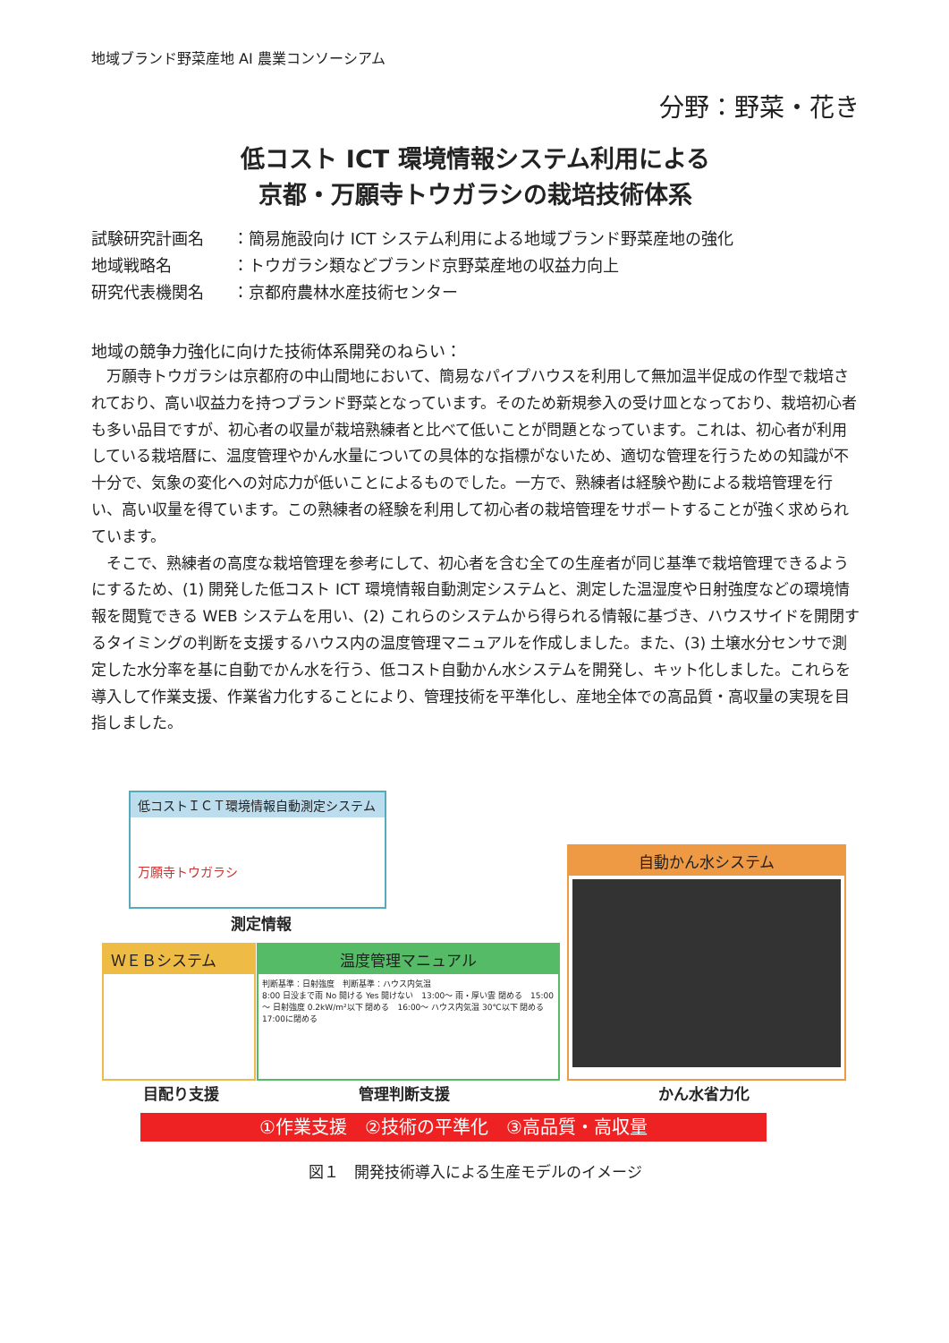地域ブランド野菜産地 AI 農業コンソーシアム
分野：野菜・花き
低コスト ICT 環境情報システム利用による
京都・万願寺トウガラシの栽培技術体系
試験研究計画名 ：簡易施設向け ICT システム利用による地域ブランド野菜産地の強化
地域戦略名 ：トウガラシ類などブランド京野菜産地の収益力向上
研究代表機関名 ：京都府農林水産技術センター
地域の競争力強化に向けた技術体系開発のねらい：
万願寺トウガラシは京都府の中山間地において、簡易なパイプハウスを利用して無加温半促成の作型で栽培されており、高い収益力を持つブランド野菜となっています。そのため新規参入の受け皿となっており、栽培初心者も多い品目ですが、初心者の収量が栽培熟練者と比べて低いことが問題となっています。これは、初心者が利用している栽培暦に、温度管理やかん水量についての具体的な指標がないため、適切な管理を行うための知識が不十分で、気象の変化への対応力が低いことによるものでした。一方で、熟練者は経験や勘による栽培管理を行い、高い収量を得ています。この熟練者の経験を利用して初心者の栽培管理をサポートすることが強く求められています。
そこで、熟練者の高度な栽培管理を参考にして、初心者を含む全ての生産者が同じ基準で栽培管理できるようにするため、(1) 開発した低コスト ICT 環境情報自動測定システムと、測定した温湿度や日射強度などの環境情報を閲覧できる WEB システムを用い、(2) これらのシステムから得られる情報に基づき、ハウスサイドを開閉するタイミングの判断を支援するハウス内の温度管理マニュアルを作成しました。また、(3) 土壌水分センサで測定した水分率を基に自動でかん水を行う、低コスト自動かん水システムを開発し、キット化しました。これらを導入して作業支援、作業省力化することにより、管理技術を平準化し、産地全体での高品質・高収量の実現を目指しました。
低コストＩＣＴ環境情報自動測定システム
万願寺トウガラシ
測定情報
ＷＥＢシステム
目配り支援
温度管理マニュアル
判断基準：日射強度　判断基準：ハウス内気温
8:00 日没まで雨 No 開ける Yes 開けない　13:00～ 雨・厚い雲 閉める　15:00～ 日射強度 0.2kW/m²以下 閉める　16:00～ ハウス内気温 30℃以下 閉める　17:00に閉める
管理判断支援
自動かん水システム
かん水省力化
①作業支援　②技術の平準化　③高品質・高収量
図１　開発技術導入による生産モデルのイメージ